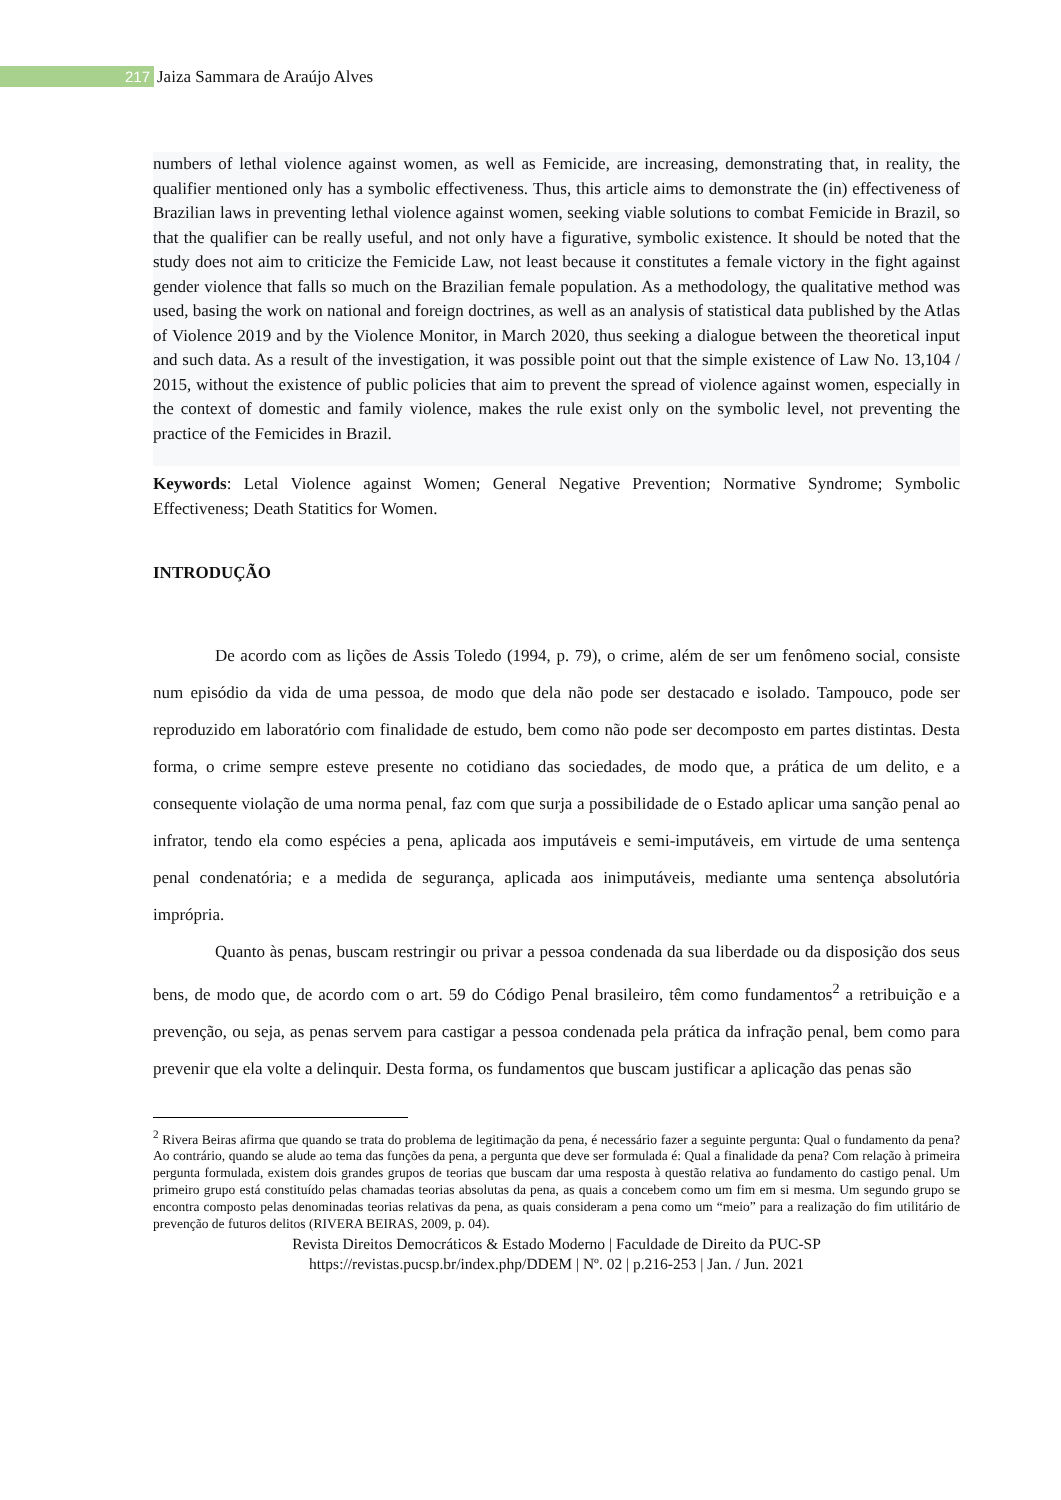217 Jaiza Sammara de Araújo Alves
numbers of lethal violence against women, as well as Femicide, are increasing, demonstrating that, in reality, the qualifier mentioned only has a symbolic effectiveness. Thus, this article aims to demonstrate the (in) effectiveness of Brazilian laws in preventing lethal violence against women, seeking viable solutions to combat Femicide in Brazil, so that the qualifier can be really useful, and not only have a figurative, symbolic existence. It should be noted that the study does not aim to criticize the Femicide Law, not least because it constitutes a female victory in the fight against gender violence that falls so much on the Brazilian female population. As a methodology, the qualitative method was used, basing the work on national and foreign doctrines, as well as an analysis of statistical data published by the Atlas of Violence 2019 and by the Violence Monitor, in March 2020, thus seeking a dialogue between the theoretical input and such data. As a result of the investigation, it was possible point out that the simple existence of Law No. 13,104 / 2015, without the existence of public policies that aim to prevent the spread of violence against women, especially in the context of domestic and family violence, makes the rule exist only on the symbolic level, not preventing the practice of the Femicides in Brazil.
Keywords: Letal Violence against Women; General Negative Prevention; Normative Syndrome; Symbolic Effectiveness; Death Statitics for Women.
INTRODUÇÃO
De acordo com as lições de Assis Toledo (1994, p. 79), o crime, além de ser um fenômeno social, consiste num episódio da vida de uma pessoa, de modo que dela não pode ser destacado e isolado. Tampouco, pode ser reproduzido em laboratório com finalidade de estudo, bem como não pode ser decomposto em partes distintas. Desta forma, o crime sempre esteve presente no cotidiano das sociedades, de modo que, a prática de um delito, e a consequente violação de uma norma penal, faz com que surja a possibilidade de o Estado aplicar uma sanção penal ao infrator, tendo ela como espécies a pena, aplicada aos imputáveis e semi-imputáveis, em virtude de uma sentença penal condenatória; e a medida de segurança, aplicada aos inimputáveis, mediante uma sentença absolutória imprópria.
Quanto às penas, buscam restringir ou privar a pessoa condenada da sua liberdade ou da disposição dos seus bens, de modo que, de acordo com o art. 59 do Código Penal brasileiro, têm como fundamentos<sup>2</sup> a retribuição e a prevenção, ou seja, as penas servem para castigar a pessoa condenada pela prática da infração penal, bem como para prevenir que ela volte a delinquir. Desta forma, os fundamentos que buscam justificar a aplicação das penas são
<sup>2</sup> Rivera Beiras afirma que quando se trata do problema de legitimação da pena, é necessário fazer a seguinte pergunta: Qual o fundamento da pena? Ao contrário, quando se alude ao tema das funções da pena, a pergunta que deve ser formulada é: Qual a finalidade da pena? Com relação à primeira pergunta formulada, existem dois grandes grupos de teorias que buscam dar uma resposta à questão relativa ao fundamento do castigo penal. Um primeiro grupo está constituído pelas chamadas teorias absolutas da pena, as quais a concebem como um fim em si mesma. Um segundo grupo se encontra composto pelas denominadas teorias relativas da pena, as quais consideram a pena como um “meio” para a realização do fim utilitário de prevenção de futuros delitos (RIVERA BEIRAS, 2009, p. 04).
Revista Direitos Democráticos & Estado Moderno | Faculdade de Direito da PUC-SP
https://revistas.pucsp.br/index.php/DDEM | Nº. 02 | p.216-253 | Jan. / Jun. 2021